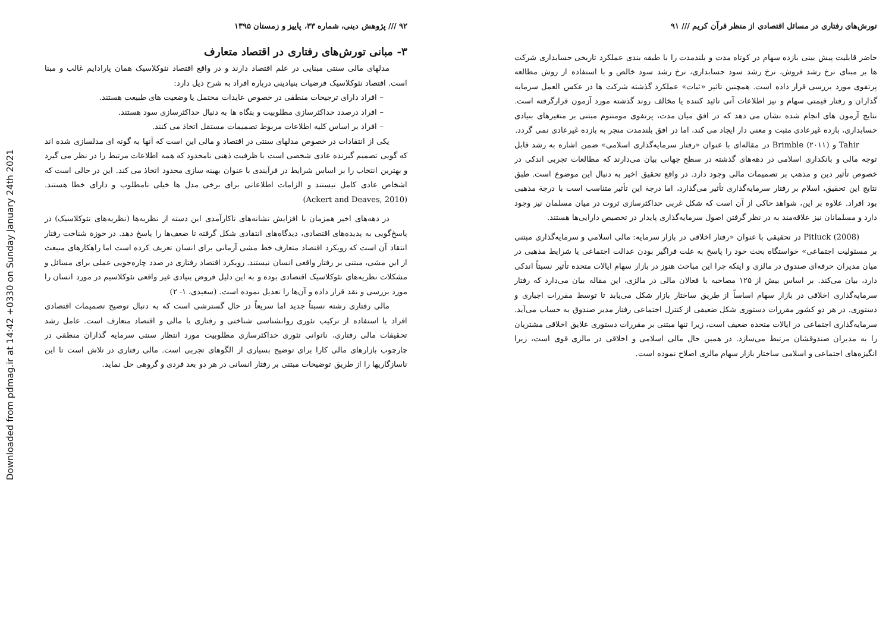Downloaded from pdmag.ir at 14:42 +0330 on Sunday January 24th 2021
تورش‌های رفتاری در مسائل اقتصادی از منظر قرآن کریم /// ۹۱
حاضر قابلیت پیش بینی بازده سهام در کوتاه مدت و بلندمدت را با طبقه بندی عملکرد تاریخی حسابداری شرکت ها بر مبنای نرخ رشد فروش، نرخ رشد سود حسابداری، نرخ رشد سود خالص و با استفاده از روش مطالعه پرتفوی مورد بررسی قرار داده است. همچنین تاثیر «ثبات» عملکرد گذشته شرکت ها در عکس العمل سرمایه گذاران و رفتار قیمتی سهام و نیز اطلاعات آتی تائید کننده یا مخالف روند گذشته مورد آزمون قرارگرفته است. نتایج آزمون های انجام شده نشان می دهد که در افق میان مدت، پرتفوی مومنتوم مبتنی بر متغیرهای بنیادی حسابداری، بازده غیرعادی مثبت و معنی دار ایجاد می کند، اما در افق بلندمدت منجر به بازده غیرعادی نمی گردد.
Tahir و Brimble (۲۰۱۱) در مقاله‌ای با عنوان «رفتار سرمایه‌گذاری اسلامی» ضمن اشاره به رشد قابل توجه مالی و بانکداری اسلامی در دهه‌های گذشته در سطح جهانی بیان می‌دارند که مطالعات تجربی اندکی در خصوص تأثیر دین و مذهب بر تصمیمات مالی وجود دارد. در واقع تحقیق اخیر به دنبال این موضوع است. طبق نتایج این تحقیق، اسلام بر رفتار سرمایه‌گذاری تأثیر می‌گذارد، اما درجة این تأثیر متناسب است با درجة مذهبی بود افراد. علاوه بر این، شواهد حاکی از آن است که شکل غربی حداکثرسازی ثروت در میان مسلمان نیز وجود دارد و مسلمانان نیز علاقه‌مند به در نظر گرفتن اصول سرمایه‌گذاری پایدار در تخصیص دارایی‌ها هستند.
Pitluck (2008) در تحقیقی با عنوان «رفتار اخلاقی در بازار سرمایه: مالی اسلامی و سرمایه‌گذاری مبتنی بر مسئولیت اجتماعی» خواستگاه بحث خود را پاسخ به علت فراگیر بودن عدالت اجتماعی یا شرایط مذهبی در میان مدیران حرفه‌ای صندوق در مالزی و اینکه چرا این مباحث هنوز در بازار سهام ایالات متحده تأثیر نسبتاً اندکی دارد، بیان می‌کند. بر اساس بیش از ۱۲۵ مصاحبه با فعالان مالی در مالزی، این مقاله بیان می‌دارد که رفتار سرمایه‌گذاری اخلاقی در بازار سهام اساساً از طریق ساختار بازار شکل می‌یابد تا توسط مقررات اجباری و دستوری. در هر دو کشور مقررات دستوری شکل ضعیفی از کنترل اجتماعی رفتار مدیر صندوق به حساب می‌آید. سرمایه‌گذاری اجتماعی در ایالات متحده ضعیف است، زیرا تنها مبتنی بر مقررات دستوری علایق اخلاقی مشتریان را به مدیران صندوقشان مرتبط می‌سازد. در همین حال مالی اسلامی و اخلاقی در مالزی قوی است، زیرا انگیزه‌های اجتماعی و اسلامی ساختار بازار سهام مالزی اصلاح نموده است.
۹۲ /// پژوهش دینی، شماره ۳۳، پاییز و زمستان ۱۳۹۵
۳- مبانی تورش‌های رفتاری در اقتصاد متعارف
مدلهای مالی سنتی مبنایی در علم اقتصاد دارند و در واقع اقتصاد نئوکلاسیک همان پارادایم غالب و مبنا است. اقتصاد نئوکلاسیک فرضیات بنیادینی درباره افراد به شرح ذیل دارد:
– افراد دارای ترجیحات منطقی در خصوص عایدات محتمل یا وضعیت های طبیعت هستند.
– افراد درصدد حداکثرسازی مطلوبیت و بنگاه ها به دنبال حداکثرسازی سود هستند.
– افراد بر اساس کلیه اطلاعات مربوط تصمیمات مستقل اتخاذ می کنند.
یکی از انتقادات در خصوص مدلهای سنتی در اقتصاد و مالی این است که آنها به گونه ای مدلسازی شده اند که گویی تصمیم گیرنده عادی شخصی است با ظرفیت ذهنی نامحدود که همه اطلاعات مرتبط را در نظر می گیرد و بهترین انتخاب را بر اساس شرایط در فرآیندی با عنوان بهینه سازی محدود اتخاذ می کند. این در حالی است که اشخاص عادی کامل نیستند و الزامات اطلاعاتی برای برخی مدل ها خیلی نامطلوب و دارای خطا هستند. (Ackert and Deaves, 2010)
در دهه‌های اخیر همزمان با افزایش نشانه‌های ناکارآمدی این دسته از نظریه‌ها (نظریه‌های نئوکلاسیک) در پاسخ‌گویی به پدیده‌های اقتصادی، دیدگاه‌های انتقادی شکل گرفته تا ضعف‌ها را پاسخ دهد. در حوزة شناخت رفتار انتقاد آن است که رویکرد اقتصاد متعارف خط مشی آرمانی برای انسان تعریف کرده است اما راهکارهای منبعث از این مشی، مبتنی بر رفتار واقعی انسان نیستند. رویکرد اقتصاد رفتاری در صدد چاره‌جویی عملی برای مسائل و مشکلات نظریه‌های نئوکلاسیک اقتصادی بوده و به این دلیل فروض بنیادی غیر واقعی نئوکلاسیم در مورد انسان را مورد بررسی و نقد قرار داده و آن‌ها را تعدیل نموده است. (سعیدی، ۱- ۲)
مالی رفتاری رشته نسبتاً جدید اما سریعاً در حال گسترشی است که به دنبال توضیح تصمیمات اقتصادی افراد با استفاده از ترکیب تئوری روانشناسی شناختی و رفتاری با مالی و اقتصاد متعارف است. عامل رشد تحقیقات مالی رفتاری، ناتوانی تئوری حداکثرسازی مطلوبیت مورد انتظار سنتی سرمایه گذاران منطقی در چارچوب بازارهای مالی کارا برای توضیح بسیاری از الگوهای تجربی است. مالی رفتاری در تلاش است تا این ناسازگاریها را از طریق توضیحات مبتنی بر رفتار انسانی در هر دو بعد فردی و گروهی حل نماید.